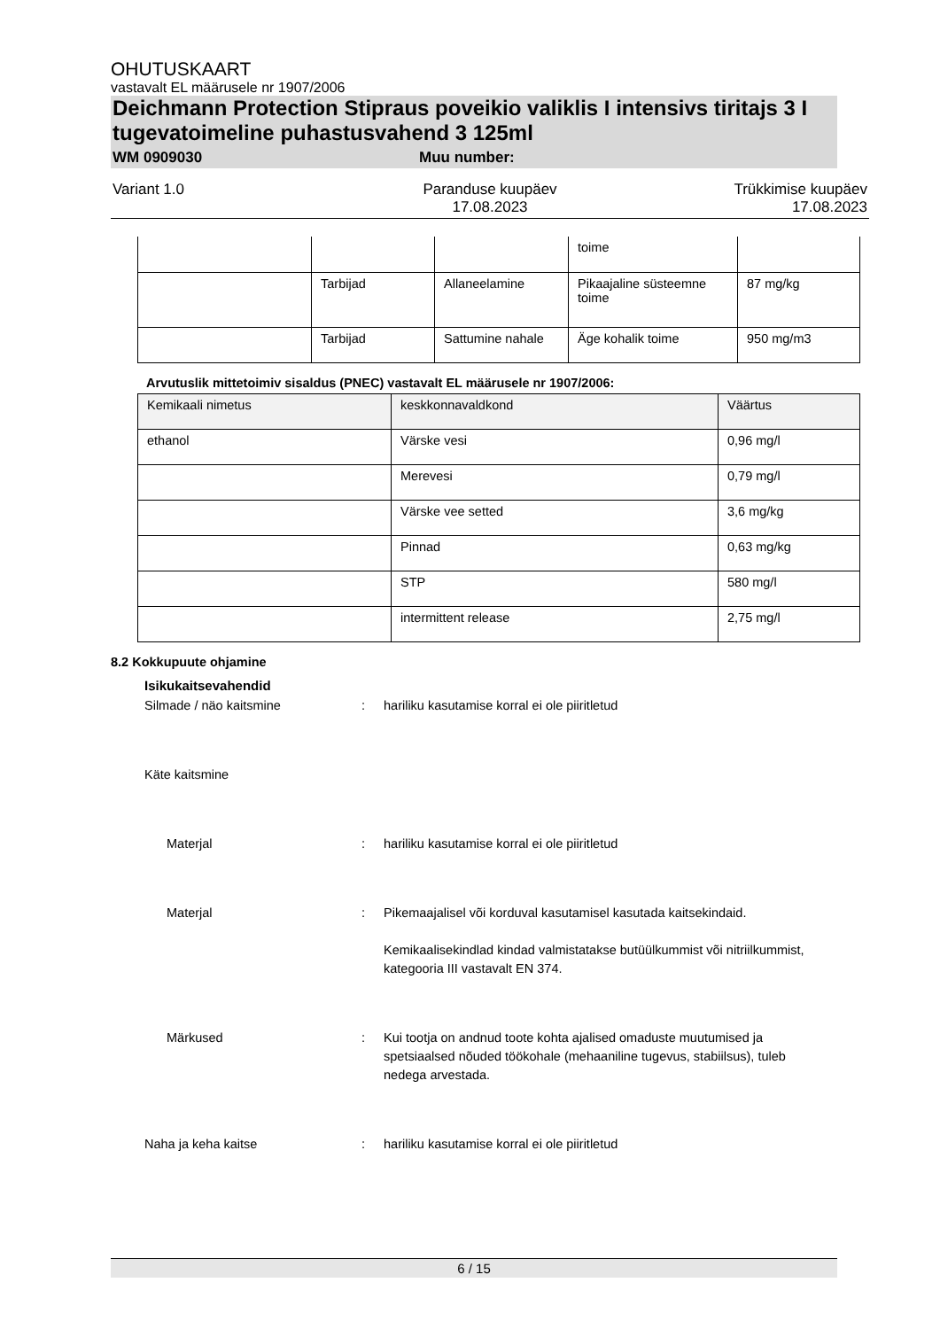OHUTUSKAART
vastavalt EL määrusele nr 1907/2006
Deichmann Protection Stipraus poveikio valiklis I intensivs tiritajs 3 I tugevatoimeline puhastusvahend 3 125ml
WM 0909030 Muu number:
Variant 1.0 Paranduse kuupäev
17.08.2023
Trükkimise kuupäev
17.08.2023
| | | | toime | |
| | Tarbijad | Allaneelamine | Pikaajaline süsteemne toime | 87 mg/kg |
| | Tarbijad | Sattumine nahale | Äge kohalik toime | 950 mg/m3 |
Arvutuslik mittetoimiv sisaldus (PNEC) vastavalt EL määrusele nr 1907/2006:
| Kemikaali nimetus | keskkonnavaldkond | Väärtus |
| --- | --- | --- |
| ethanol | Värske vesi | 0,96 mg/l |
| | Merevesi | 0,79 mg/l |
| | Värske vee setted | 3,6 mg/kg |
| | Pinnad | 0,63 mg/kg |
| | STP | 580 mg/l |
| | intermittent release | 2,75 mg/l |
8.2 Kokkupuute ohjamine
Isikukaitsevahendid
Silmade / näo kaitsmine : hariliku kasutamise korral ei ole piiritletud
Käte kaitsmine
Materjal : hariliku kasutamise korral ei ole piiritletud
Materjal : Pikemaajalisel või korduval kasutamisel kasutada kaitsekindaid.
Kemikaalisekindlad kindad valmistatakse butüülkummist või nitriilkummist, kategooria III vastavalt EN 374.
Märkused : Kui tootja on andnud toote kohta ajalised omaduste muutumised ja spetsiaalsed nõuded töökohale (mehaaniline tugevus, stabiilsus), tuleb nedega arvestada.
Naha ja keha kaitse : hariliku kasutamise korral ei ole piiritletud
6 / 15